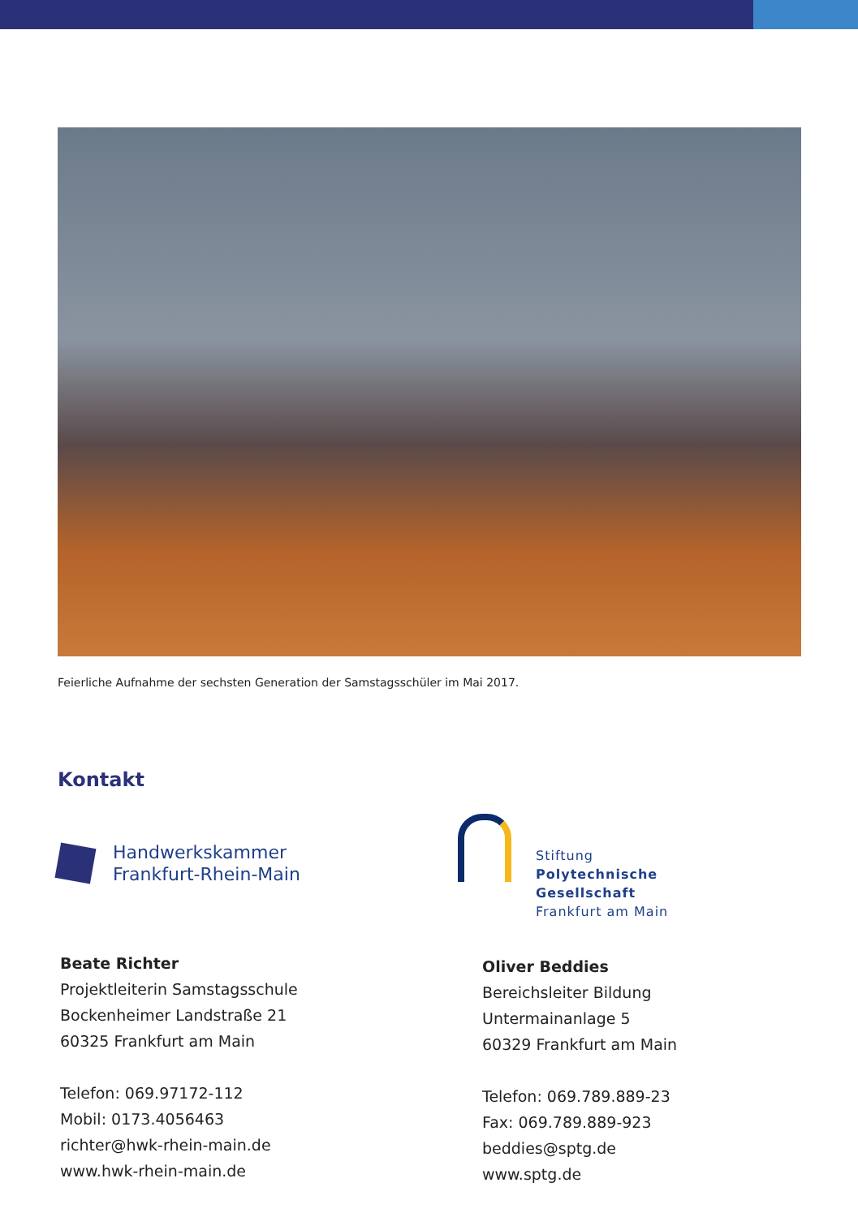Feierliche Aufnahme der sechsten Generation der Samstagsschüler im Mai 2017.
Kontakt
Handwerkskammer
Frankfurt-Rhein-Main
Beate Richter
Projektleiterin Samstagsschule
Bockenheimer Landstraße 21
60325 Frankfurt am Main
Telefon: 069.97172-112
Mobil: 0173.4056463
richter@hwk-rhein-main.de
www.hwk-rhein-main.de
Stiftung
Polytechnische
Gesellschaft
Frankfurt am Main
Oliver Beddies
Bereichsleiter Bildung
Untermainanlage 5
60329 Frankfurt am Main
Telefon: 069.789.889-23
Fax: 069.789.889-923
beddies@sptg.de
www.sptg.de